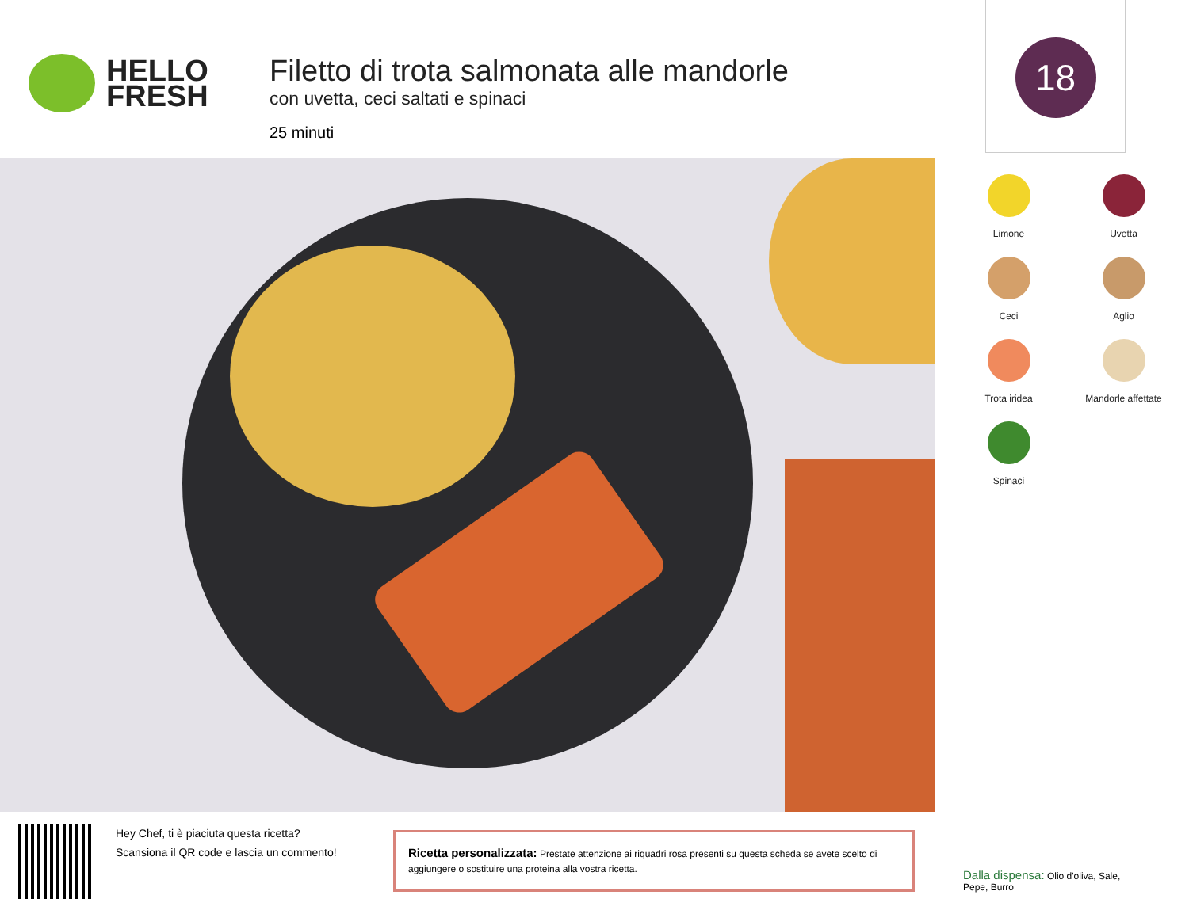HELLO
FRESH
Filetto di trota salmonata alle mandorle
con uvetta, ceci saltati e spinaci
25 minuti
18
Limone
Uvetta
Ceci
Aglio
Trota iridea
Mandorle affettate
Spinaci
Hey Chef, ti è piaciuta questa ricetta?
Scansiona il QR code e lascia un commento!
Ricetta personalizzata: Prestate attenzione ai riquadri rosa presenti su questa scheda se avete scelto di aggiungere o sostituire una proteina alla vostra ricetta.
Dalla dispensa: Olio d'oliva, Sale, Pepe, Burro